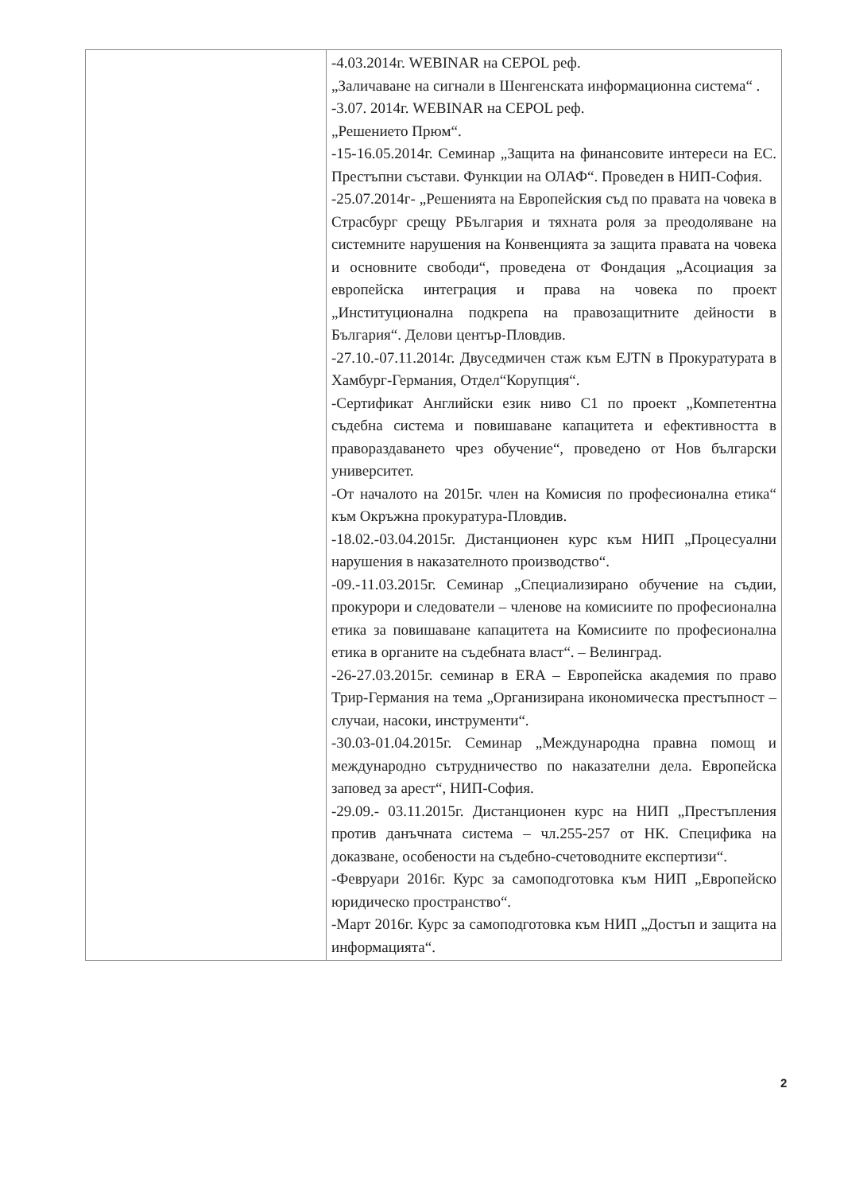| | -4.03.2014г. WEBINAR на CEPOL реф. „Заличаване на сигнали в Шенгенската информационна система“ . -3.07. 2014г. WEBINAR на CEPOL реф. „Решението Прюм“. -15-16.05.2014г. Семинар „Защита на финансовите интереси на ЕС. Престъпни състави. Функции на ОЛАФ“. Проведен в НИП-София. -25.07.2014г- „Решенията на Европейския съд по правата на човека в Страсбург срещу РБългария и тяхната роля за преодоляване на системните нарушения на Конвенцията за защита правата на човека и основните свободи“, проведена от Фондация „Асоциация за европейска интеграция и права на човека по проект „Институционална подкрепа на правозащитните дейности в България“. Делови център-Пловдив. -27.10.-07.11.2014г. Двуседмичен стаж към EJTN в Прокуратурата в Хамбург-Германия, Отдел“Корупция“. -Сертификат Английски език ниво C1 по проект „Компетентна съдебна система и повишаване капацитета и ефективността в правораздаването чрез обучение“, проведено от Нов български университет. -От началото на 2015г. член на Комисия по професионална етика“ към Окръжна прокуратура-Пловдив. -18.02.-03.04.2015г. Дистанционен курс към НИП „Процесуални нарушения в наказателното производство“. -09.-11.03.2015г. Семинар „Специализирано обучение на съдии, прокурори и следователи – членове на комисиите по професионална етика за повишаване капацитета на Комисиите по професионална етика в органите на съдебната власт“. – Велинград. -26-27.03.2015г. семинар в ERA – Европейска академия по право Трир-Германия на тема „Организирана икономическа престъпност – случаи, насоки, инструменти“. -30.03-01.04.2015г. Семинар „Международна правна помощ и международно сътрудничество по наказателни дела. Европейска заповед за арест“, НИП-София. -29.09.- 03.11.2015г. Дистанционен курс на НИП „Престъпления против данъчната система – чл.255-257 от НК. Специфика на доказване, особености на съдебно-счетоводните експертизи“. -Февруари 2016г. Курс за самоподготовка към НИП „Европейско юридическо пространство“. -Март 2016г. Курс за самоподготовка към НИП „Достъп и защита на информацията“. |
2